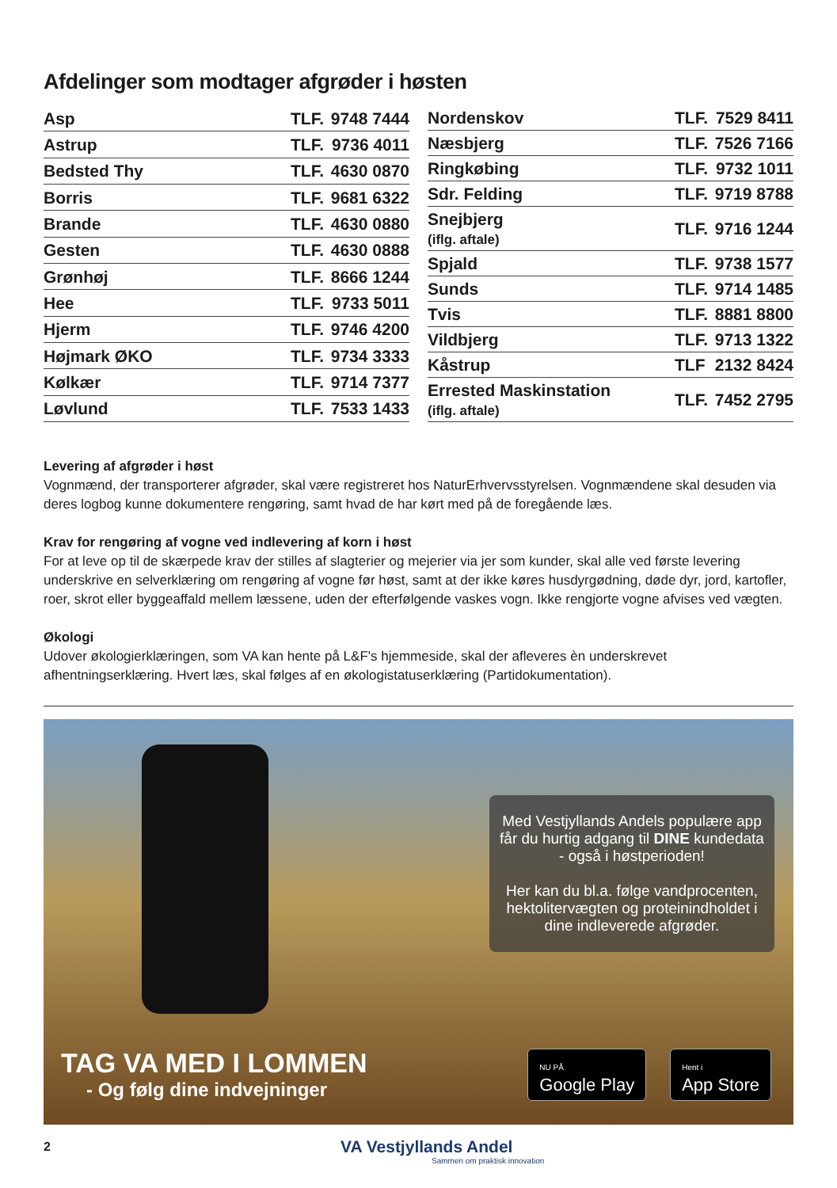Afdelinger som modtager afgrøder i høsten
| Asp | TLF. | 9748 7444 |
| Astrup | TLF. | 9736 4011 |
| Bedsted Thy | TLF. | 4630 0870 |
| Borris | TLF. | 9681 6322 |
| Brande | TLF. | 4630 0880 |
| Gesten | TLF. | 4630 0888 |
| Grønhøj | TLF. | 8666 1244 |
| Hee | TLF. | 9733 5011 |
| Hjerm | TLF. | 9746 4200 |
| Højmark ØKO | TLF. | 9734 3333 |
| Kølkær | TLF. | 9714 7377 |
| Løvlund | TLF. | 7533 1433 |
| Nordenskov | TLF. | 7529 8411 |
| Næsbjerg | TLF. | 7526 7166 |
| Ringkøbing | TLF. | 9732 1011 |
| Sdr. Felding | TLF. | 9719 8788 |
| Snejbjerg (iflg. aftale) | TLF. | 9716 1244 |
| Spjald | TLF. | 9738 1577 |
| Sunds | TLF. | 9714 1485 |
| Tvis | TLF. | 8881 8800 |
| Vildbjerg | TLF. | 9713 1322 |
| Kåstrup | TLF | 2132 8424 |
| Errested Maskinstation (iflg. aftale) | TLF. | 7452 2795 |
Levering af afgrøder i høst
Vognmænd, der transporterer afgrøder, skal være registreret hos NaturErhvervsstyrelsen. Vognmændene skal desuden via deres logbog kunne dokumentere rengøring, samt hvad de har kørt med på de foregående læs.
Krav for rengøring af vogne ved indlevering af korn i høst
For at leve op til de skærpede krav der stilles af slagterier og mejerier via jer som kunder, skal alle ved første levering underskrive en selverklæring om rengøring af vogne før høst, samt at der ikke køres husdyrgødning, døde dyr, jord, kartofler, roer, skrot eller byggeaffald mellem læssene, uden der efterfølgende vaskes vogn. Ikke rengjorte vogne afvises ved vægten.
Økologi
Udover økologierklæringen, som VA kan hente på L&F's hjemmeside, skal der afleveres èn underskrevet afhentningserklæring. Hvert læs, skal følges af en økologistatuserklæring (Partidokumentation).
Med Vestjyllands Andels populære app får du hurtig adgang til DINE kundedata - også i høstperioden!
Her kan du bl.a. følge vandprocenten, hektolitervægten og proteinindholdet i dine indleverede afgrøder.
TAG VA MED I LOMMEN
- Og følg dine indvejninger
NU PÅ
Google Play
Hent i
App Store
2 VA Vestjyllands Andel
Sammen om praktisk innovation